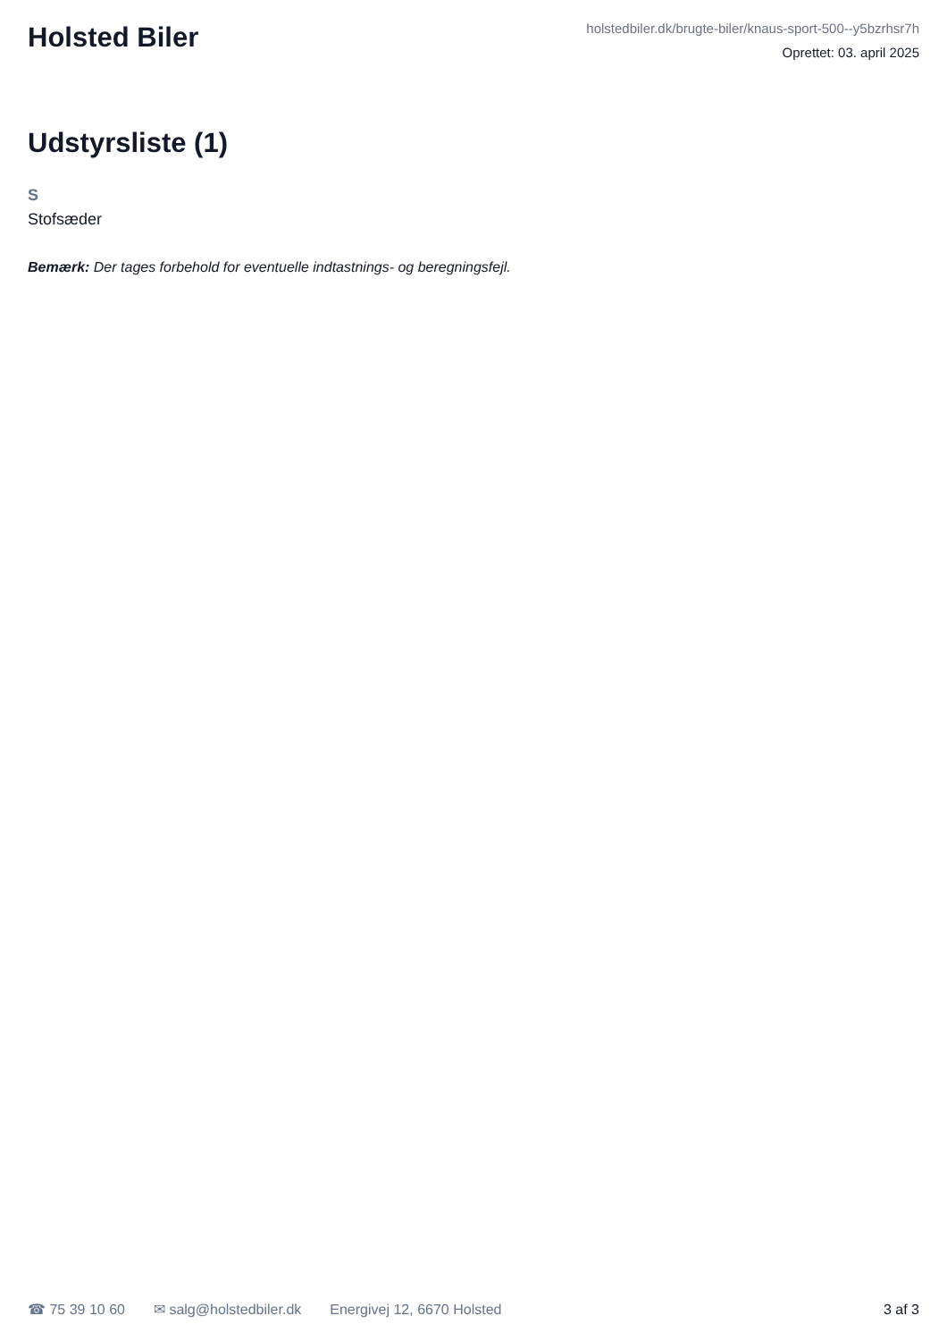Holsted Biler
holstedbiler.dk/brugte-biler/knaus-sport-500--y5bzrhsr7h
Oprettet: 03. april 2025
Udstyrsliste (1)
S
Stofsæder
Bemærk: Der tages forbehold for eventuelle indtastnings- og beregningsfejl.
☎ 75 39 10 60 ✉ salg@holstedbiler.dk Energivej 12, 6670 Holsted 3 af 3